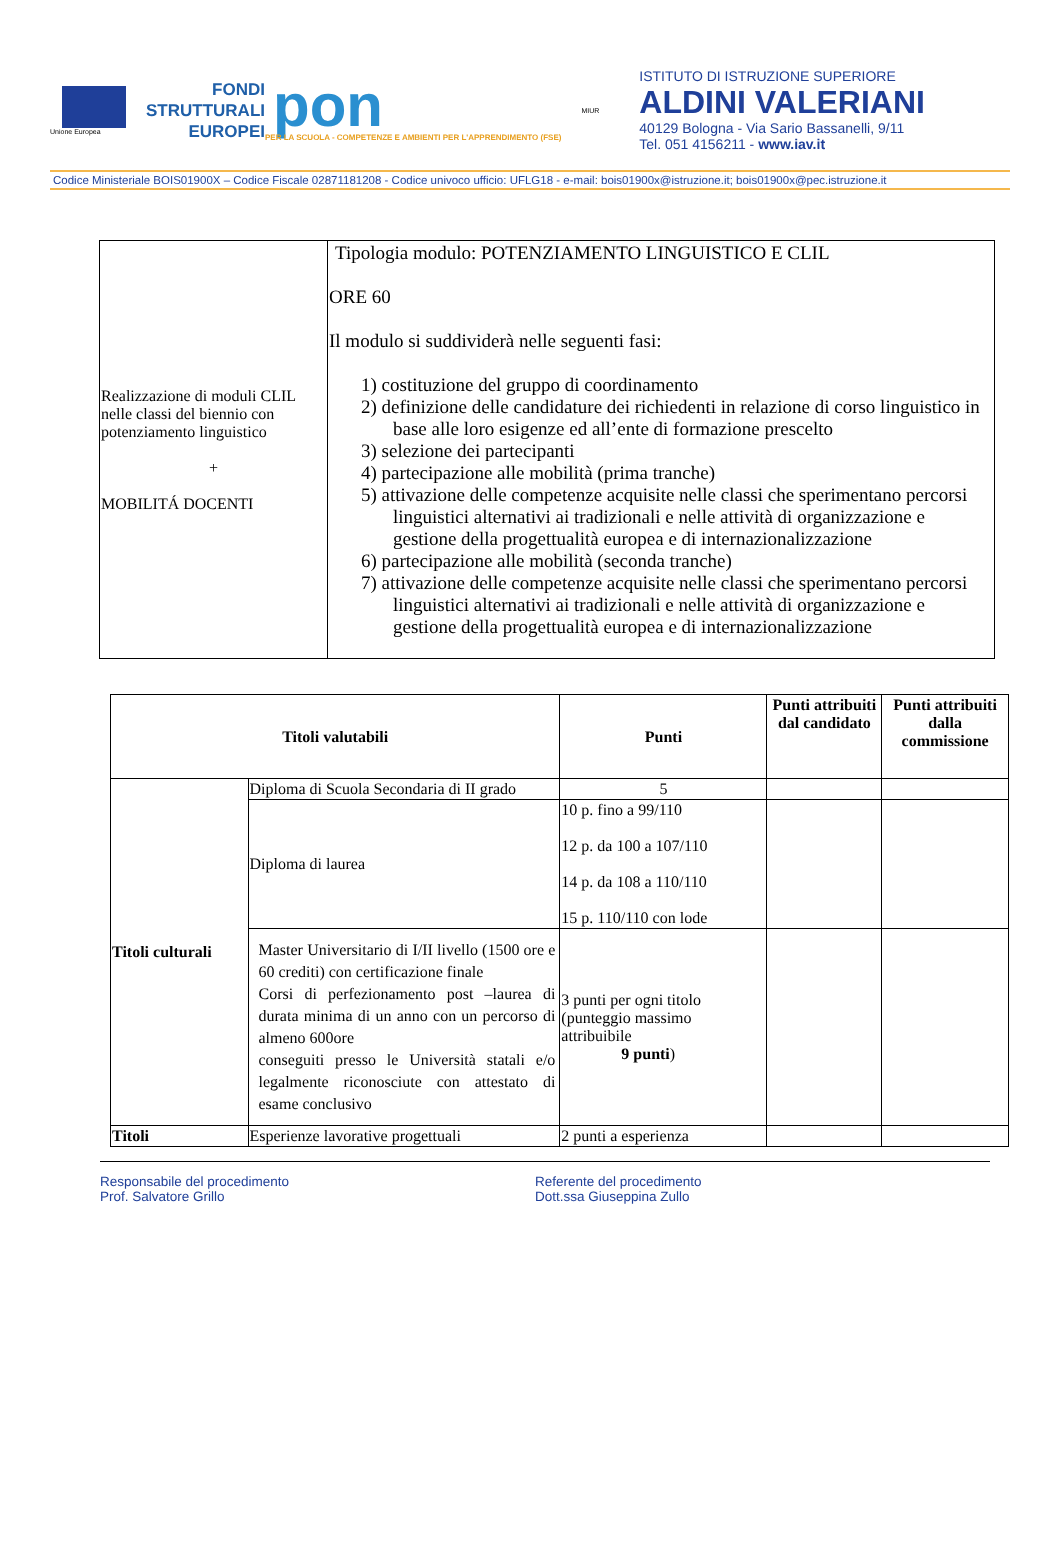Unione Europea
FONDI
STRUTTURALI
EUROPEI
pon
PER LA SCUOLA - COMPETENZE E AMBIENTI PER L'APPRENDIMENTO (FSE)
MIUR
ISTITUTO DI ISTRUZIONE SUPERIORE
ALDINI VALERIANI
40129 Bologna - Via Sario Bassanelli, 9/11
Tel. 051 4156211 - www.iav.it
Codice Ministeriale BOIS01900X – Codice Fiscale 02871181208 - Codice univoco ufficio: UFLG18 - e-mail: bois01900x@istruzione.it; bois01900x@pec.istruzione.it
| Realizzazione di moduli CLIL nelle classi del biennio con potenziamento linguistico + MOBILITÁ DOCENTI | Tipologia modulo: POTENZIAMENTO LINGUISTICO E CLIL ORE 60 Il modulo si suddividerà nelle seguenti fasi: 1) costituzione del gruppo di coordinamento 2) definizione delle candidature dei richiedenti in relazione di corso linguistico in base alle loro esigenze ed all’ente di formazione prescelto 3) selezione dei partecipanti 4) partecipazione alle mobilità (prima tranche) 5) attivazione delle competenze acquisite nelle classi che sperimentano percorsi linguistici alternativi ai tradizionali e nelle attività di organizzazione e gestione della progettualità europea e di internazionalizzazione 6) partecipazione alle mobilità (seconda tranche) 7) attivazione delle competenze acquisite nelle classi che sperimentano percorsi linguistici alternativi ai tradizionali e nelle attività di organizzazione e gestione della progettualità europea e di internazionalizzazione |
| Titoli valutabili | | Punti | Punti attribuiti dal candidato | Punti attribuiti dalla commissione |
| --- | --- | --- | --- | --- |
| Titoli culturali | Diploma di Scuola Secondaria di II grado | 5 | | |
| | Diploma di laurea | 10 p. fino a 99/110 12 p. da 100 a 107/110 14 p. da 108 a 110/110 15 p. 110/110 con lode | | |
| | Master Universitario di I/II livello (1500 ore e 60 crediti) con certificazione finale Corsi di perfezionamento post –laurea di durata minima di un anno con un percorso di almeno 600ore conseguiti presso le Università statali e/o legalmente riconosciute con attestato di esame conclusivo | 3 punti per ogni titolo (punteggio massimo attribuibile 9 punti ) | | |
| Titoli | Esperienze lavorative progettuali | 2 punti a esperienza | | |
Responsabile del procedimento
Prof. Salvatore Grillo
Referente del procedimento
Dott.ssa Giuseppina Zullo